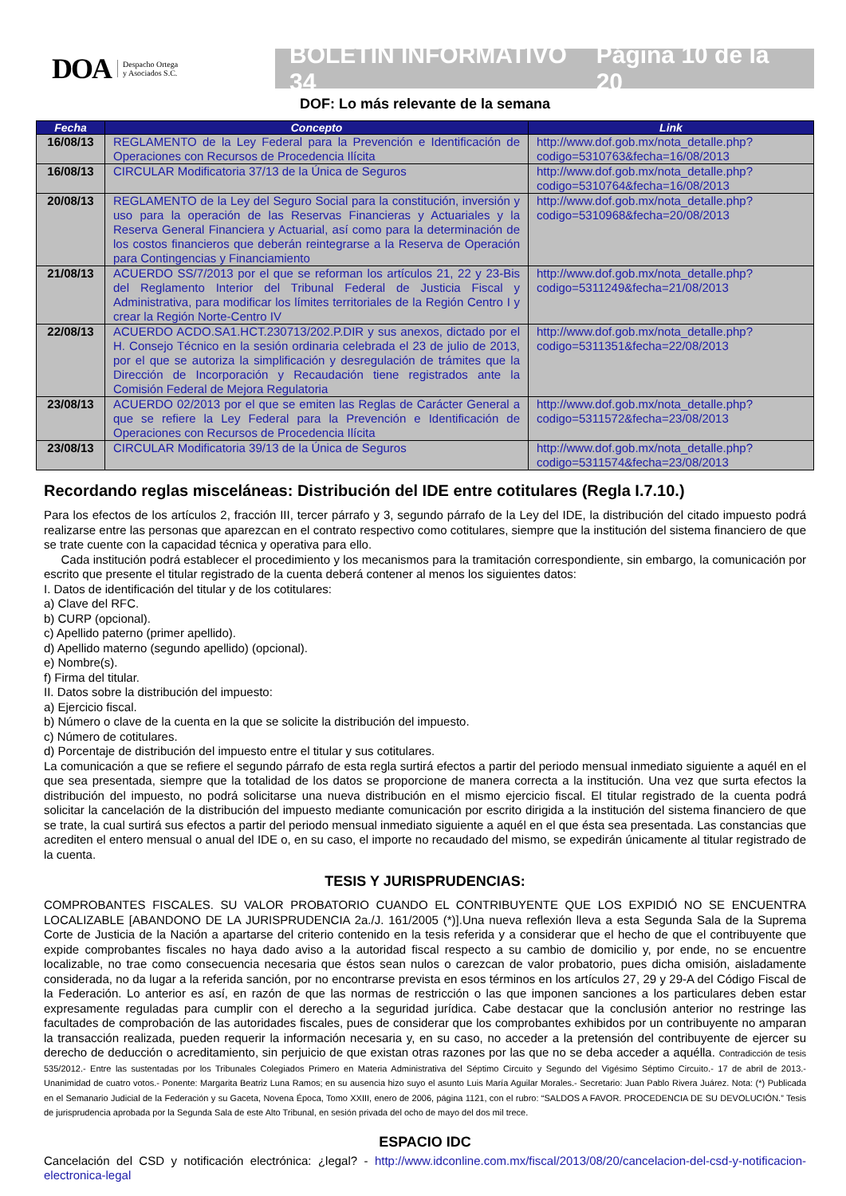DOA Despacho Ortega
y Asociados S.C.
BOLETÍN INFORMATIVO 34 Página 10 de la 20
DOF: Lo más relevante de la semana
| Fecha | Concepto | Link |
| --- | --- | --- |
| 16/08/13 | REGLAMENTO de la Ley Federal para la Prevención e Identificación de Operaciones con Recursos de Procedencia Ilícita | http://www.dof.gob.mx/nota_detalle.php?codigo=5310763&fecha=16/08/2013 |
| 16/08/13 | CIRCULAR Modificatoria 37/13 de la Única de Seguros | http://www.dof.gob.mx/nota_detalle.php?codigo=5310764&fecha=16/08/2013 |
| 20/08/13 | REGLAMENTO de la Ley del Seguro Social para la constitución, inversión y uso para la operación de las Reservas Financieras y Actuariales y la Reserva General Financiera y Actuarial, así como para la determinación de los costos financieros que deberán reintegrarse a la Reserva de Operación para Contingencias y Financiamiento | http://www.dof.gob.mx/nota_detalle.php?codigo=5310968&fecha=20/08/2013 |
| 21/08/13 | ACUERDO SS/7/2013 por el que se reforman los artículos 21, 22 y 23-Bis del Reglamento Interior del Tribunal Federal de Justicia Fiscal y Administrativa, para modificar los límites territoriales de la Región Centro I y crear la Región Norte-Centro IV | http://www.dof.gob.mx/nota_detalle.php?codigo=5311249&fecha=21/08/2013 |
| 22/08/13 | ACUERDO ACDO.SA1.HCT.230713/202.P.DIR y sus anexos, dictado por el H. Consejo Técnico en la sesión ordinaria celebrada el 23 de julio de 2013, por el que se autoriza la simplificación y desregulación de trámites que la Dirección de Incorporación y Recaudación tiene registrados ante la Comisión Federal de Mejora Regulatoria | http://www.dof.gob.mx/nota_detalle.php?codigo=5311351&fecha=22/08/2013 |
| 23/08/13 | ACUERDO 02/2013 por el que se emiten las Reglas de Carácter General a que se refiere la Ley Federal para la Prevención e Identificación de Operaciones con Recursos de Procedencia Ilícita | http://www.dof.gob.mx/nota_detalle.php?codigo=5311572&fecha=23/08/2013 |
| 23/08/13 | CIRCULAR Modificatoria 39/13 de la Única de Seguros | http://www.dof.gob.mx/nota_detalle.php?codigo=5311574&fecha=23/08/2013 |
Recordando reglas misceláneas: Distribución del IDE entre cotitulares (Regla I.7.10.)
Para los efectos de los artículos 2, fracción III, tercer párrafo y 3, segundo párrafo de la Ley del IDE, la distribución del citado impuesto podrá realizarse entre las personas que aparezcan en el contrato respectivo como cotitulares, siempre que la institución del sistema financiero de que se trate cuente con la capacidad técnica y operativa para ello.
Cada institución podrá establecer el procedimiento y los mecanismos para la tramitación correspondiente, sin embargo, la comunicación por escrito que presente el titular registrado de la cuenta deberá contener al menos los siguientes datos:
I. Datos de identificación del titular y de los cotitulares:
a) Clave del RFC.
b) CURP (opcional).
c) Apellido paterno (primer apellido).
d) Apellido materno (segundo apellido) (opcional).
e) Nombre(s).
f) Firma del titular.
II. Datos sobre la distribución del impuesto:
a) Ejercicio fiscal.
b) Número o clave de la cuenta en la que se solicite la distribución del impuesto.
c) Número de cotitulares.
d) Porcentaje de distribución del impuesto entre el titular y sus cotitulares.
La comunicación a que se refiere el segundo párrafo de esta regla surtirá efectos a partir del periodo mensual inmediato siguiente a aquél en el que sea presentada, siempre que la totalidad de los datos se proporcione de manera correcta a la institución. Una vez que surta efectos la distribución del impuesto, no podrá solicitarse una nueva distribución en el mismo ejercicio fiscal. El titular registrado de la cuenta podrá solicitar la cancelación de la distribución del impuesto mediante comunicación por escrito dirigida a la institución del sistema financiero de que se trate, la cual surtirá sus efectos a partir del periodo mensual inmediato siguiente a aquél en el que ésta sea presentada. Las constancias que acrediten el entero mensual o anual del IDE o, en su caso, el importe no recaudado del mismo, se expedirán únicamente al titular registrado de la cuenta.
TESIS Y JURISPRUDENCIAS:
COMPROBANTES FISCALES. SU VALOR PROBATORIO CUANDO EL CONTRIBUYENTE QUE LOS EXPIDIÓ NO SE ENCUENTRA LOCALIZABLE [ABANDONO DE LA JURISPRUDENCIA 2a./J. 161/2005 (*)].Una nueva reflexión lleva a esta Segunda Sala de la Suprema Corte de Justicia de la Nación a apartarse del criterio contenido en la tesis referida y a considerar que el hecho de que el contribuyente que expide comprobantes fiscales no haya dado aviso a la autoridad fiscal respecto a su cambio de domicilio y, por ende, no se encuentre localizable, no trae como consecuencia necesaria que éstos sean nulos o carezcan de valor probatorio, pues dicha omisión, aisladamente considerada, no da lugar a la referida sanción, por no encontrarse prevista en esos términos en los artículos 27, 29 y 29-A del Código Fiscal de la Federación. Lo anterior es así, en razón de que las normas de restricción o las que imponen sanciones a los particulares deben estar expresamente reguladas para cumplir con el derecho a la seguridad jurídica. Cabe destacar que la conclusión anterior no restringe las facultades de comprobación de las autoridades fiscales, pues de considerar que los comprobantes exhibidos por un contribuyente no amparan la transacción realizada, pueden requerir la información necesaria y, en su caso, no acceder a la pretensión del contribuyente de ejercer su derecho de deducción o acreditamiento, sin perjuicio de que existan otras razones por las que no se deba acceder a aquélla. Contradicción de tesis 535/2012.- Entre las sustentadas por los Tribunales Colegiados Primero en Materia Administrativa del Séptimo Circuito y Segundo del Vigésimo Séptimo Circuito.- 17 de abril de 2013.- Unanimidad de cuatro votos.- Ponente: Margarita Beatriz Luna Ramos; en su ausencia hizo suyo el asunto Luis María Aguilar Morales.- Secretario: Juan Pablo Rivera Juárez. Nota: (*) Publicada en el Semanario Judicial de la Federación y su Gaceta, Novena Época, Tomo XXIII, enero de 2006, página 1121, con el rubro: “SALDOS A FAVOR. PROCEDENCIA DE SU DEVOLUCIÓN.” Tesis de jurisprudencia aprobada por la Segunda Sala de este Alto Tribunal, en sesión privada del ocho de mayo del dos mil trece.
ESPACIO IDC
Cancelación del CSD y notificación electrónica: ¿legal? - http://www.idconline.com.mx/fiscal/2013/08/20/cancelacion-del-csd-y-notificacion-electronica-legal